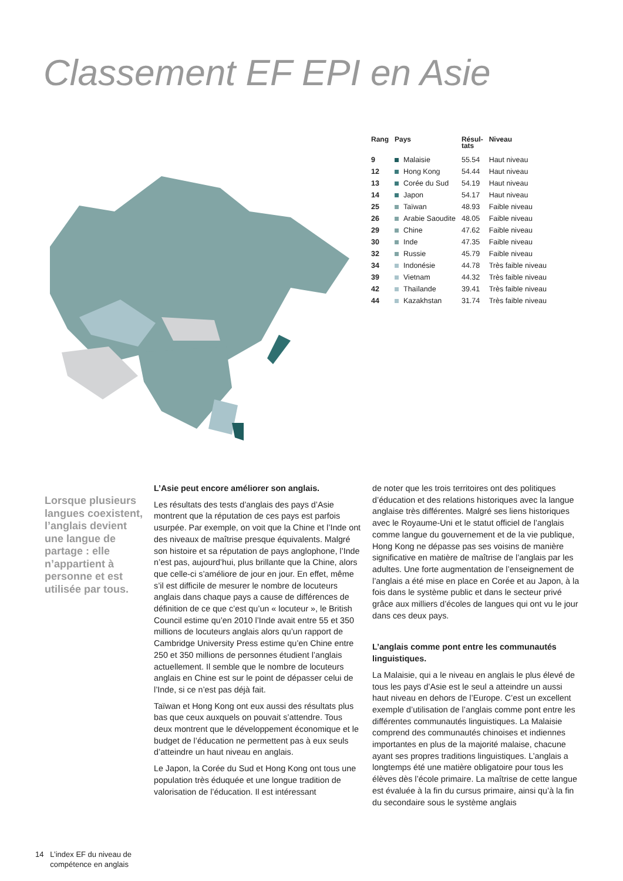Classement EF EPI en Asie
| Rang | Pays | Résul- tats | Niveau |
| --- | --- | --- | --- |
| 9 | Malaisie | 55.54 | Haut niveau |
| 12 | Hong Kong | 54.44 | Haut niveau |
| 13 | Corée du Sud | 54.19 | Haut niveau |
| 14 | Japon | 54.17 | Haut niveau |
| 25 | Taïwan | 48.93 | Faible niveau |
| 26 | Arabie Saoudite | 48.05 | Faible niveau |
| 29 | Chine | 47.62 | Faible niveau |
| 30 | Inde | 47.35 | Faible niveau |
| 32 | Russie | 45.79 | Faible niveau |
| 34 | Indonésie | 44.78 | Très faible niveau |
| 39 | Vietnam | 44.32 | Très faible niveau |
| 42 | Thaïlande | 39.41 | Très faible niveau |
| 44 | Kazakhstan | 31.74 | Très faible niveau |
Lorsque plusieurs langues coexistent, l’anglais devient une langue de partage : elle n’appartient à personne et est utilisée par tous.
L’Asie peut encore améliorer son anglais.
Les résultats des tests d’anglais des pays d’Asie montrent que la réputation de ces pays est parfois usurpée. Par exemple, on voit que la Chine et l’Inde ont des niveaux de maîtrise presque équivalents. Malgré son histoire et sa réputation de pays anglophone, l’Inde n’est pas, aujourd’hui, plus brillante que la Chine, alors que celle-ci s’améliore de jour en jour. En effet, même s’il est difficile de mesurer le nombre de locuteurs anglais dans chaque pays a cause de différences de définition de ce que c’est qu’un « locuteur », le British Council estime qu’en 2010 l’Inde avait entre 55 et 350 millions de locuteurs anglais alors qu’un rapport de Cambridge University Press estime qu’en Chine entre 250 et 350 millions de personnes étudient l’anglais actuellement. Il semble que le nombre de locuteurs anglais en Chine est sur le point de dépasser celui de l’Inde, si ce n’est pas déjà fait.
Taïwan et Hong Kong ont eux aussi des résultats plus bas que ceux auxquels on pouvait s’attendre. Tous deux montrent que le développement économique et le budget de l’éducation ne permettent pas à eux seuls d’atteindre un haut niveau en anglais.
Le Japon, la Corée du Sud et Hong Kong ont tous une population très éduquée et une longue tradition de valorisation de l’éducation. Il est intéressant
de noter que les trois territoires ont des politiques d’éducation et des relations historiques avec la langue anglaise très différentes. Malgré ses liens historiques avec le Royaume-Uni et le statut officiel de l’anglais comme langue du gouvernement et de la vie publique, Hong Kong ne dépasse pas ses voisins de manière significative en matière de maîtrise de l’anglais par les adultes. Une forte augmentation de l’enseignement de l’anglais a été mise en place en Corée et au Japon, à la fois dans le système public et dans le secteur privé grâce aux milliers d’écoles de langues qui ont vu le jour dans ces deux pays.
L’anglais comme pont entre les communautés linguistiques.
La Malaisie, qui a le niveau en anglais le plus élevé de tous les pays d’Asie est le seul a atteindre un aussi haut niveau en dehors de l’Europe. C’est un excellent exemple d’utilisation de l’anglais comme pont entre les différentes communautés linguistiques. La Malaisie comprend des communautés chinoises et indiennes importantes en plus de la majorité malaise, chacune ayant ses propres traditions linguistiques. L’anglais a longtemps été une matière obligatoire pour tous les élèves dès l’école primaire. La maîtrise de cette langue est évaluée à la fin du cursus primaire, ainsi qu’à la fin du secondaire sous le système anglais
14 L’index EF du niveau de
compétence en anglais